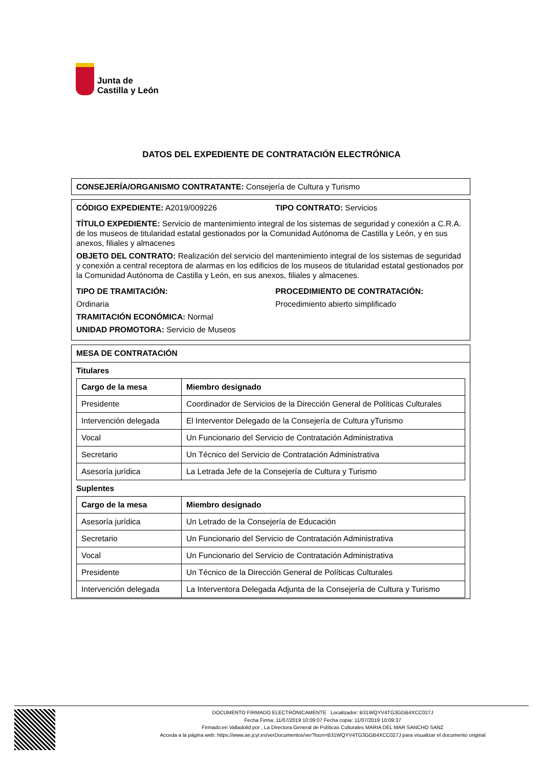Junta de
Castilla y León
DATOS DEL EXPEDIENTE DE CONTRATACIÓN ELECTRÓNICA
CONSEJERÍA/ORGANISMO CONTRATANTE: Consejería de Cultura y Turismo
CÓDIGO EXPEDIENTE: A2019/009226
TIPO CONTRATO: Servicios
TÍTULO EXPEDIENTE: Servicio de mantenimiento integral de los sistemas de seguridad y conexión a C.R.A. de los museos de titularidad estatal gestionados por la Comunidad Autónoma de Castilla y León, y en sus anexos, filiales y almacenes
OBJETO DEL CONTRATO: Realización del servicio del mantenimiento integral de los sistemas de seguridad y conexión a central receptora de alarmas en los edificios de los museos de titularidad estatal gestionados por la Comunidad Autónoma de Castilla y León, en sus anexos, filiales y almacenes.
TIPO DE TRAMITACIÓN:
Ordinaria
TRAMITACIÓN ECONÓMICA: Normal
UNIDAD PROMOTORA: Servicio de Museos
PROCEDIMIENTO DE CONTRATACIÓN:
Procedimiento abierto simplificado
MESA DE CONTRATACIÓN
Titulares
| Cargo de la mesa | Miembro designado |
| --- | --- |
| Presidente | Coordinador de Servicios de la Dirección General de Políticas Culturales |
| Intervención delegada | El Interventor Delegado de la Consejería de Cultura yTurismo |
| Vocal | Un Funcionario del Servicio de Contratación Administrativa |
| Secretario | Un Técnico del Servicio de Contratación Administrativa |
| Asesoría jurídica | La Letrada Jefe de la Consejería de Cultura y Turismo |
Suplentes
| Cargo de la mesa | Miembro designado |
| --- | --- |
| Asesoría jurídica | Un Letrado de la Consejería de Educación |
| Secretario | Un Funcionario del Servicio de Contratación Administrativa |
| Vocal | Un Funcionario del Servicio de Contratación Administrativa |
| Presidente | Un Técnico de la Dirección General de Políticas Culturales |
| Intervención delegada | La Interventora Delegada Adjunta de la Consejería de Cultura y Turismo |
DOCUMENTO FIRMADO ELECTRÓNICAMENTE Localizador: B31WQYV4TG3GGB4XCC027J
Fecha Firma: 11/07/2019 10:09:07 Fecha copia: 11/07/2019 10:09:37
Firmado:en Valladolid por , La Directora General de Políticas Culturales MARIA DEL MAR SANCHO SANZ
Acceda a la página web: https://www.ae.jcyl.es/verDocumentos/ver?loun=B31WQYV4TG3GGB4XCC027J para visualizar el documento original